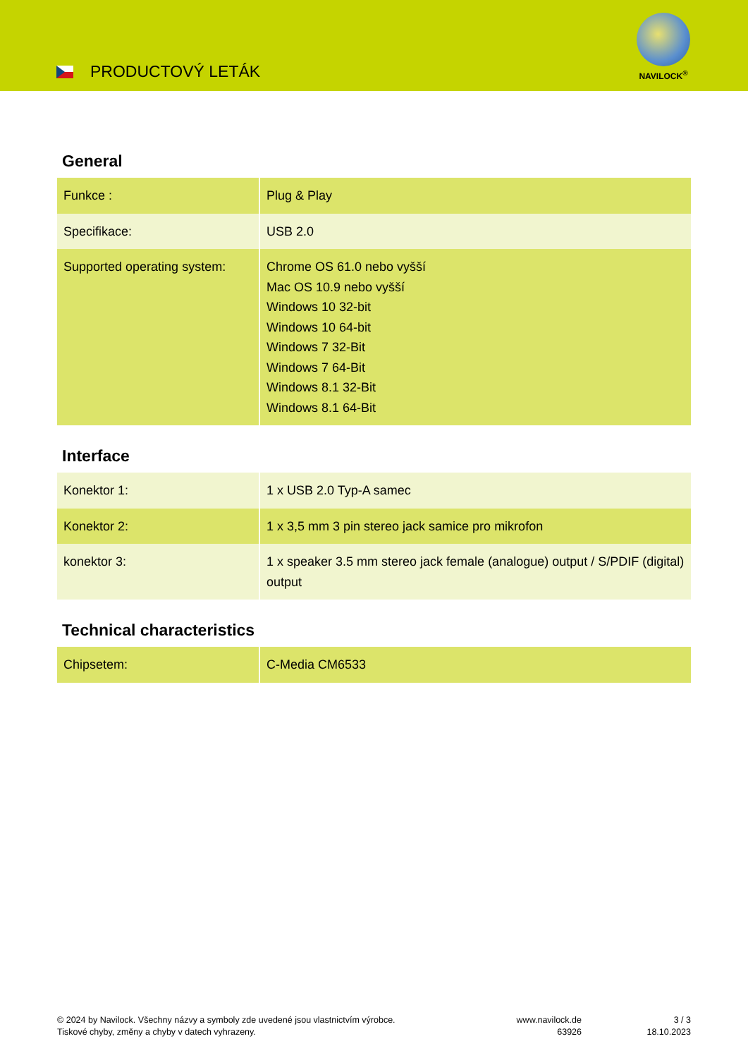PRODUCTOVÝ LETÁK
NAVILOCK<sup>®</sup>
General
| Funkce : | Plug & Play |
| Specifikace: | USB 2.0 |
| Supported operating system: | Chrome OS 61.0 nebo vyšší Mac OS 10.9 nebo vyšší Windows 10 32-bit Windows 10 64-bit Windows 7 32-Bit Windows 7 64-Bit Windows 8.1 32-Bit Windows 8.1 64-Bit |
Interface
| Konektor 1: | 1 x USB 2.0 Typ-A samec |
| Konektor 2: | 1 x 3,5 mm 3 pin stereo jack samice pro mikrofon |
| konektor 3: | 1 x speaker 3.5 mm stereo jack female (analogue) output / S/PDIF (digital) output |
Technical characteristics
| Chipsetem: | C-Media CM6533 |
© 2024 by Navilock. Všechny názvy a symboly zde uvedené jsou vlastnictvím výrobce.
Tiskové chyby, změny a chyby v datech vyhrazeny.
www.navilock.de
63926
3 / 3
18.10.2023